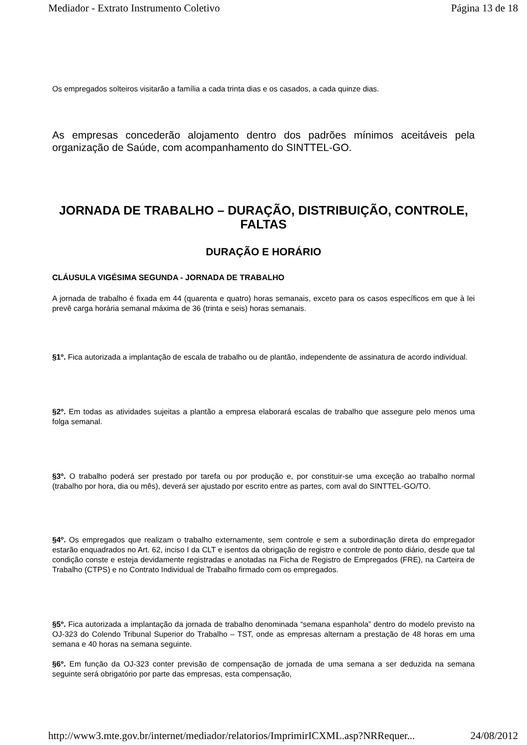Mediador - Extrato Instrumento Coletivo Página 13 de 18
Os empregados solteiros visitarão a família a cada trinta dias e os casados, a cada quinze dias.
As empresas concederão alojamento dentro dos padrões mínimos aceitáveis pela organização de Saúde, com acompanhamento do SINTTEL-GO.
JORNADA DE TRABALHO – DURAÇÃO, DISTRIBUIÇÃO, CONTROLE, FALTAS
DURAÇÃO E HORÁRIO
CLÁUSULA VIGÉSIMA SEGUNDA - JORNADA DE TRABALHO
A jornada de trabalho é fixada em 44 (quarenta e quatro) horas semanais, exceto para os casos específicos em que à lei prevê carga horária semanal máxima de 36 (trinta e seis) horas semanais.
§1º. Fica autorizada a implantação de escala de trabalho ou de plantão, independente de assinatura de acordo individual.
§2º. Em todas as atividades sujeitas a plantão a empresa elaborará escalas de trabalho que assegure pelo menos uma folga semanal.
§3º. O trabalho poderá ser prestado por tarefa ou por produção e, por constituir-se uma exceção ao trabalho normal (trabalho por hora, dia ou mês), deverá ser ajustado por escrito entre as partes, com aval do SINTTEL-GO/TO.
§4º. Os empregados que realizam o trabalho externamente, sem controle e sem a subordinação direta do empregador estarão enquadrados no Art. 62, inciso I da CLT e isentos da obrigação de registro e controle de ponto diário, desde que tal condição conste e esteja devidamente registradas e anotadas na Ficha de Registro de Empregados (FRE), na Carteira de Trabalho (CTPS) e no Contrato Individual de Trabalho firmado com os empregados.
§5º. Fica autorizada a implantação da jornada de trabalho denominada “semana espanhola” dentro do modelo previsto na OJ-323 do Colendo Tribunal Superior do Trabalho – TST, onde as empresas alternam a prestação de 48 horas em uma semana e 40 horas na semana seguinte.
§6º. Em função da OJ-323 conter previsão de compensação de jornada de uma semana a ser deduzida na semana seguinte será obrigatório por parte das empresas, esta compensação,
http://www3.mte.gov.br/internet/mediador/relatorios/ImprimirICXML.asp?NRRequer... 24/08/2012